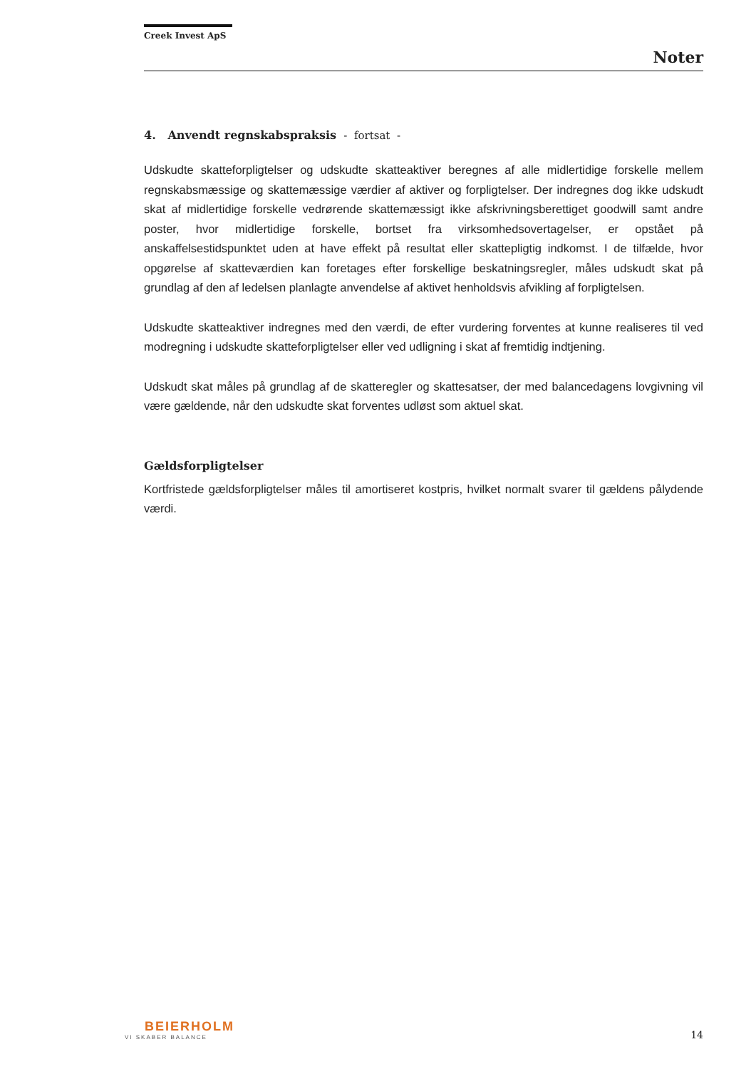Creek Invest ApS
Noter
4. Anvendt regnskabspraksis - fortsat -
Udskudte skatteforpligtelser og udskudte skatteaktiver beregnes af alle midlertidige forskelle mellem regnskabsmæssige og skattemæssige værdier af aktiver og forpligtelser. Der indregnes dog ikke udskudt skat af midlertidige forskelle vedrørende skattemæssigt ikke afskrivningsberettiget goodwill samt andre poster, hvor midlertidige forskelle, bortset fra virksomhedsovertagelser, er opstået på anskaffelsestidspunktet uden at have effekt på resultat eller skattepligtig indkomst. I de tilfælde, hvor opgørelse af skatteværdien kan foretages efter forskellige beskatningsregler, måles udskudt skat på grundlag af den af ledelsen planlagte anvendelse af aktivet henholdsvis afvikling af forpligtelsen.
Udskudte skatteaktiver indregnes med den værdi, de efter vurdering forventes at kunne realiseres til ved modregning i udskudte skatteforpligtelser eller ved udligning i skat af fremtidig indtjening.
Udskudt skat måles på grundlag af de skatteregler og skattesatser, der med balancedagens lovgivning vil være gældende, når den udskudte skat forventes udløst som aktuel skat.
Gældsforpligtelser
Kortfristede gældsforpligtelser måles til amortiseret kostpris, hvilket normalt svarer til gældens pålydende værdi.
BEIERHOLM
VI SKABER BALANCE
14